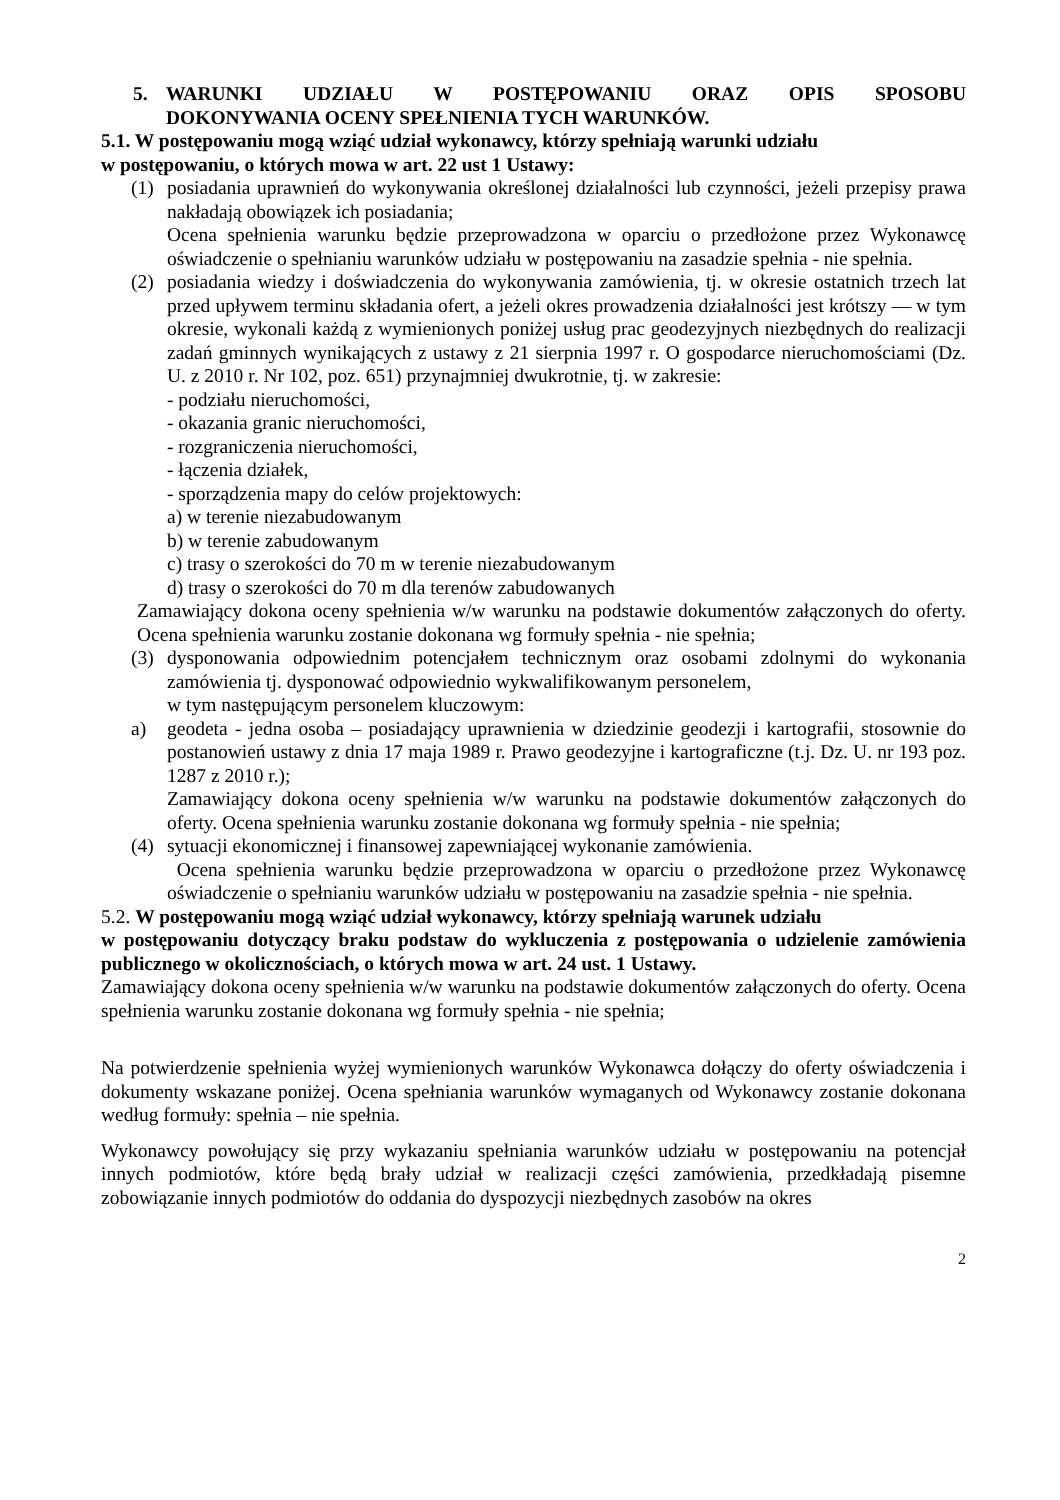5. WARUNKI UDZIAŁU W POSTĘPOWANIU ORAZ OPIS SPOSOBU
DOKONYWANIA OCENY SPEŁNIENIA TYCH WARUNKÓW.
5.1. W postępowaniu mogą wziąć udział wykonawcy, którzy spełniają warunki udziału
w postępowaniu, o których mowa w art. 22 ust 1 Ustawy:
(1) posiadania uprawnień do wykonywania określonej działalności lub czynności, jeżeli przepisy prawa nakładają obowiązek ich posiadania;
Ocena spełnienia warunku będzie przeprowadzona w oparciu o przedłożone przez Wykonawcę oświadczenie o spełnianiu warunków udziału w postępowaniu na zasadzie spełnia - nie spełnia.
(2) posiadania wiedzy i doświadczenia do wykonywania zamówienia, tj. w okresie ostatnich trzech lat przed upływem terminu składania ofert, a jeżeli okres prowadzenia działalności jest krótszy — w tym okresie, wykonali każdą z wymienionych poniżej usług prac geodezyjnych niezbędnych do realizacji zadań gminnych wynikających z ustawy z 21 sierpnia 1997 r. O gospodarce nieruchomościami (Dz. U. z 2010 r. Nr 102, poz. 651) przynajmniej dwukrotnie, tj. w zakresie:
- podziału nieruchomości,
- okazania granic nieruchomości,
- rozgraniczenia nieruchomości,
- łączenia działek,
- sporządzenia mapy do celów projektowych:
a) w terenie niezabudowanym
b) w terenie zabudowanym
c) trasy o szerokości do 70 m w terenie niezabudowanym
d) trasy o szerokości do 70 m dla terenów zabudowanych
Zamawiający dokona oceny spełnienia w/w warunku na podstawie dokumentów załączonych do oferty. Ocena spełnienia warunku zostanie dokonana wg formuły spełnia - nie spełnia;
(3) dysponowania odpowiednim potencjałem technicznym oraz osobami zdolnymi do wykonania zamówienia tj. dysponować odpowiednio wykwalifikowanym personelem,
w tym następującym personelem kluczowym:
a) geodeta - jedna osoba – posiadający uprawnienia w dziedzinie geodezji i kartografii, stosownie do postanowień ustawy z dnia 17 maja 1989 r. Prawo geodezyjne i kartograficzne (t.j. Dz. U. nr 193 poz. 1287 z 2010 r.);
Zamawiający dokona oceny spełnienia w/w warunku na podstawie dokumentów załączonych do oferty. Ocena spełnienia warunku zostanie dokonana wg formuły spełnia - nie spełnia;
(4) sytuacji ekonomicznej i finansowej zapewniającej wykonanie zamówienia.
Ocena spełnienia warunku będzie przeprowadzona w oparciu o przedłożone przez Wykonawcę oświadczenie o spełnianiu warunków udziału w postępowaniu na zasadzie spełnia - nie spełnia.
5.2. W postępowaniu mogą wziąć udział wykonawcy, którzy spełniają warunek udziału
w postępowaniu dotyczący braku podstaw do wykluczenia z postępowania o udzielenie zamówienia publicznego w okolicznościach, o których mowa w art. 24 ust. 1 Ustawy.
Zamawiający dokona oceny spełnienia w/w warunku na podstawie dokumentów załączonych do oferty. Ocena spełnienia warunku zostanie dokonana wg formuły spełnia - nie spełnia;
Na potwierdzenie spełnienia wyżej wymienionych warunków Wykonawca dołączy do oferty oświadczenia i dokumenty wskazane poniżej. Ocena spełniania warunków wymaganych od Wykonawcy zostanie dokonana według formuły: spełnia – nie spełnia.
Wykonawcy powołujący się przy wykazaniu spełniania warunków udziału w postępowaniu na potencjał innych podmiotów, które będą brały udział w realizacji części zamówienia, przedkładają pisemne zobowiązanie innych podmiotów do oddania do dyspozycji niezbędnych zasobów na okres
2